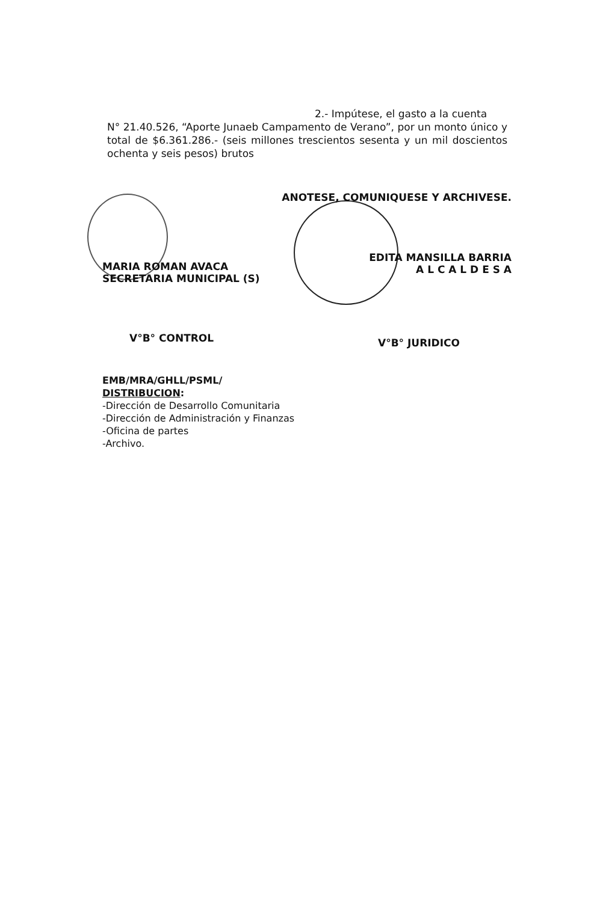2.- Impútese, el gasto a la cuenta
N° 21.40.526, “Aporte Junaeb Campamento de Verano”, por un monto único y total de $6.361.286.- (seis millones trescientos sesenta y un mil doscientos ochenta y seis pesos) brutos
MARIA ROMAN AVACA
SECRETARIA MUNICIPAL (S)
ANOTESE, COMUNIQUESE Y ARCHIVESE.
EDITA MANSILLA BARRIA
A L C A L D E S A
V°B° CONTROL V°B° JURIDICO
EMB/MRA/GHLL/PSML/
DISTRIBUCION:
-Dirección de Desarrollo Comunitaria
-Dirección de Administración y Finanzas
-Oficina de partes
-Archivo.